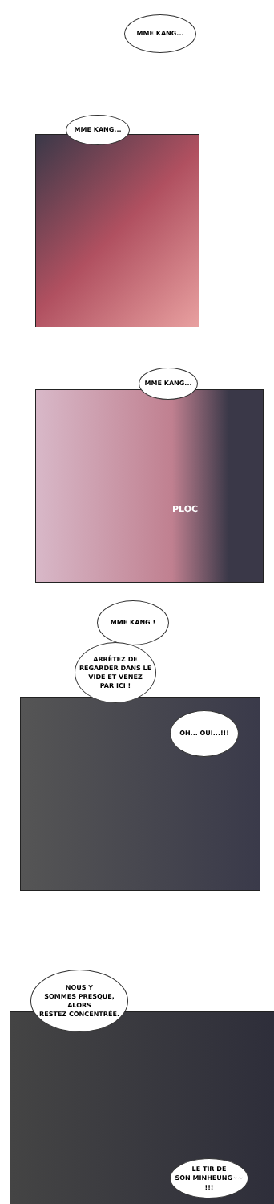MME KANG...
MME KANG...
MME KANG...
MME KANG !
ARRÊTEZ DE
REGARDER DANS LE
VIDE ET VENEZ
PAR ICI !
OH... OUI...!!!
NOUS Y
SOMMES PRESQUE, ALORS
RESTEZ CONCENTRÉE.
LE TIR DE
SON MINHEUNG~~ !!!
PLOC